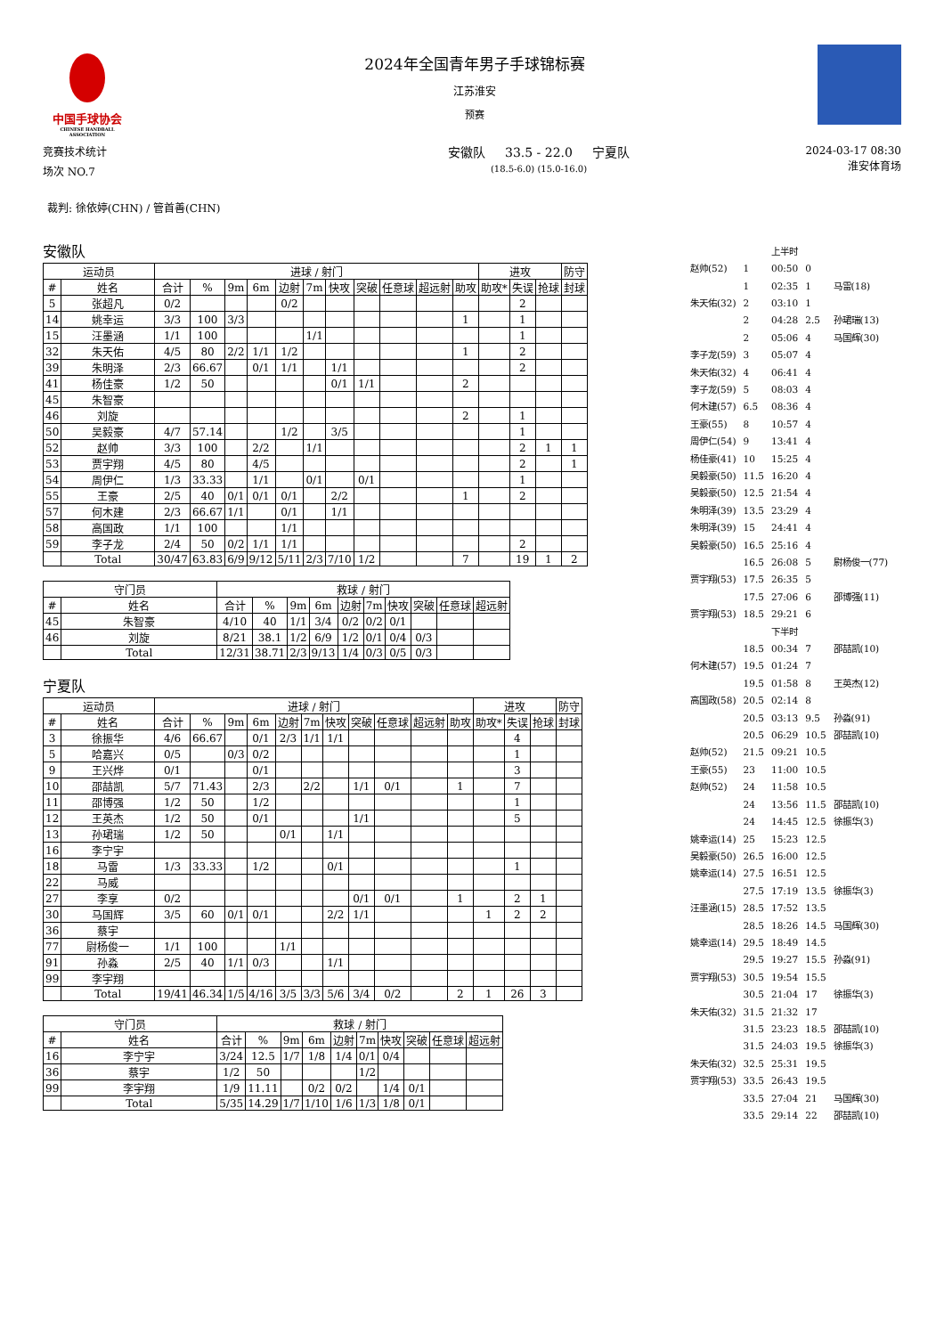中国手球协会
CHINESE HANDBALL ASSOCIATION
2024年全国青年男子手球锦标赛
江苏淮安
预赛
竞赛技术统计
场次 NO.7
安徽队 33.5 - 22.0 宁夏队
(18.5-6.0) (15.0-16.0)
2024-03-17 08:30
淮安体育场
裁判: 徐依婷(CHN) / 管首善(CHN)
安徽队
| 运动员 | | 进球 / 射门 | | | | | | | | | | | 进攻 | | | 防守 |
| --- | --- | --- | --- | --- | --- | --- | --- | --- | --- | --- | --- | --- | --- | --- | --- | --- |
| # | 姓名 | 合计 | % | 9m | 6m | 边射 | 7m | 快攻 | 突破 | 任意球 | 超远射 | 助攻 | 助攻* | 失误 | 抢球 | 封球 |
| 5 | 张超凡 | 0/2 | | | | 0/2 | | | | | | | | 2 | | |
| 14 | 姚幸运 | 3/3 | 100 | 3/3 | | | | | | | | 1 | | 1 | | |
| 15 | 汪墨涵 | 1/1 | 100 | | | | 1/1 | | | | | | | 1 | | |
| 32 | 朱天佑 | 4/5 | 80 | 2/2 | 1/1 | 1/2 | | | | | | 1 | | 2 | | |
| 39 | 朱明泽 | 2/3 | 66.67 | | 0/1 | 1/1 | | 1/1 | | | | | | 2 | | |
| 41 | 杨佳豪 | 1/2 | 50 | | | | | 0/1 | 1/1 | | | 2 | | | | |
| 45 | 朱智豪 | | | | | | | | | | | | | | | |
| 46 | 刘旋 | | | | | | | | | | | 2 | | 1 | | |
| 50 | 吴毅豪 | 4/7 | 57.14 | | | 1/2 | | 3/5 | | | | | | 1 | | |
| 52 | 赵帅 | 3/3 | 100 | | 2/2 | | 1/1 | | | | | | | 2 | 1 | 1 |
| 53 | 贾宇翔 | 4/5 | 80 | | 4/5 | | | | | | | | | 2 | | 1 |
| 54 | 周伊仁 | 1/3 | 33.33 | | 1/1 | | 0/1 | | 0/1 | | | | | 1 | | |
| 55 | 王豪 | 2/5 | 40 | 0/1 | 0/1 | 0/1 | | 2/2 | | | | 1 | | 2 | | |
| 57 | 何木建 | 2/3 | 66.67 | 1/1 | | 0/1 | | 1/1 | | | | | | | | |
| 58 | 高国政 | 1/1 | 100 | | | 1/1 | | | | | | | | | | |
| 59 | 李子龙 | 2/4 | 50 | 0/2 | 1/1 | 1/1 | | | | | | | | 2 | | |
| | Total | 30/47 | 63.83 | 6/9 | 9/12 | 5/11 | 2/3 | 7/10 | 1/2 | | | 7 | | 19 | 1 | 2 |
| 守门员 | | 救球 / 射门 | | | | | | | | | |
| --- | --- | --- | --- | --- | --- | --- | --- | --- | --- | --- | --- |
| # | 姓名 | 合计 | % | 9m | 6m | 边射 | 7m | 快攻 | 突破 | 任意球 | 超远射 |
| 45 | 朱智豪 | 4/10 | 40 | 1/1 | 3/4 | 0/2 | 0/2 | 0/1 | | | |
| 46 | 刘旋 | 8/21 | 38.1 | 1/2 | 6/9 | 1/2 | 0/1 | 0/4 | 0/3 | | |
| | Total | 12/31 | 38.71 | 2/3 | 9/13 | 1/4 | 0/3 | 0/5 | 0/3 | | |
宁夏队
| 运动员 | | 进球 / 射门 | | | | | | | | | | | 进攻 | | | 防守 |
| --- | --- | --- | --- | --- | --- | --- | --- | --- | --- | --- | --- | --- | --- | --- | --- | --- |
| # | 姓名 | 合计 | % | 9m | 6m | 边射 | 7m | 快攻 | 突破 | 任意球 | 超远射 | 助攻 | 助攻* | 失误 | 抢球 | 封球 |
| 3 | 徐振华 | 4/6 | 66.67 | | 0/1 | 2/3 | 1/1 | 1/1 | | | | | | 4 | | |
| 5 | 哈嘉兴 | 0/5 | | 0/3 | 0/2 | | | | | | | | | 1 | | |
| 9 | 王兴烨 | 0/1 | | | 0/1 | | | | | | | | | 3 | | |
| 10 | 邵喆凯 | 5/7 | 71.43 | | 2/3 | | 2/2 | | 1/1 | 0/1 | | 1 | | 7 | | |
| 11 | 邵博强 | 1/2 | 50 | | 1/2 | | | | | | | | | 1 | | |
| 12 | 王英杰 | 1/2 | 50 | | 0/1 | | | | 1/1 | | | | | 5 | | |
| 13 | 孙珺瑞 | 1/2 | 50 | | | 0/1 | | 1/1 | | | | | | | | |
| 16 | 李宁宇 | | | | | | | | | | | | | | | |
| 18 | 马雷 | 1/3 | 33.33 | | 1/2 | | | 0/1 | | | | | | 1 | | |
| 22 | 马威 | | | | | | | | | | | | | | | |
| 27 | 李享 | 0/2 | | | | | | | 0/1 | 0/1 | | 1 | | 2 | 1 | |
| 30 | 马国辉 | 3/5 | 60 | 0/1 | 0/1 | | | 2/2 | 1/1 | | | | 1 | 2 | 2 | |
| 36 | 蔡宇 | | | | | | | | | | | | | | | |
| 77 | 尉杨俊一 | 1/1 | 100 | | | 1/1 | | | | | | | | | | |
| 91 | 孙淼 | 2/5 | 40 | 1/1 | 0/3 | | | 1/1 | | | | | | | | |
| 99 | 李宇翔 | | | | | | | | | | | | | | | |
| | Total | 19/41 | 46.34 | 1/5 | 4/16 | 3/5 | 3/3 | 5/6 | 3/4 | 0/2 | | 2 | 1 | 26 | 3 | |
| 守门员 | | 救球 / 射门 | | | | | | | | | |
| --- | --- | --- | --- | --- | --- | --- | --- | --- | --- | --- | --- |
| # | 姓名 | 合计 | % | 9m | 6m | 边射 | 7m | 快攻 | 突破 | 任意球 | 超远射 |
| 16 | 李宁宇 | 3/24 | 12.5 | 1/7 | 1/8 | 1/4 | 0/1 | 0/4 | | | |
| 36 | 蔡宇 | 1/2 | 50 | | | | 1/2 | | | | |
| 99 | 李宇翔 | 1/9 | 11.11 | | 0/2 | 0/2 | | 1/4 | 0/1 | | |
| | Total | 5/35 | 14.29 | 1/7 | 1/10 | 1/6 | 1/3 | 1/8 | 0/1 | | |
| | | 上半时 | | |
| 赵帅(52) | 1 | 00:50 | 0 | |
| | 1 | 02:35 | 1 | 马雷(18) |
| 朱天佑(32) | 2 | 03:10 | 1 | |
| | 2 | 04:28 | 2.5 | 孙珺瑞(13) |
| | 2 | 05:06 | 4 | 马国辉(30) |
| 李子龙(59) | 3 | 05:07 | 4 | |
| 朱天佑(32) | 4 | 06:41 | 4 | |
| 李子龙(59) | 5 | 08:03 | 4 | |
| 何木建(57) | 6.5 | 08:36 | 4 | |
| 王豪(55) | 8 | 10:57 | 4 | |
| 周伊仁(54) | 9 | 13:41 | 4 | |
| 杨佳豪(41) | 10 | 15:25 | 4 | |
| 吴毅豪(50) | 11.5 | 16:20 | 4 | |
| 吴毅豪(50) | 12.5 | 21:54 | 4 | |
| 朱明泽(39) | 13.5 | 23:29 | 4 | |
| 朱明泽(39) | 15 | 24:41 | 4 | |
| 吴毅豪(50) | 16.5 | 25:16 | 4 | |
| | 16.5 | 26:08 | 5 | 尉杨俊一(77) |
| 贾宇翔(53) | 17.5 | 26:35 | 5 | |
| | 17.5 | 27:06 | 6 | 邵博强(11) |
| 贾宇翔(53) | 18.5 | 29:21 | 6 | |
| | | 下半时 | | |
| | 18.5 | 00:34 | 7 | 邵喆凯(10) |
| 何木建(57) | 19.5 | 01:24 | 7 | |
| | 19.5 | 01:58 | 8 | 王英杰(12) |
| 高国政(58) | 20.5 | 02:14 | 8 | |
| | 20.5 | 03:13 | 9.5 | 孙淼(91) |
| | 20.5 | 06:29 | 10.5 | 邵喆凯(10) |
| 赵帅(52) | 21.5 | 09:21 | 10.5 | |
| 王豪(55) | 23 | 11:00 | 10.5 | |
| 赵帅(52) | 24 | 11:58 | 10.5 | |
| | 24 | 13:56 | 11.5 | 邵喆凯(10) |
| | 24 | 14:45 | 12.5 | 徐振华(3) |
| 姚幸运(14) | 25 | 15:23 | 12.5 | |
| 吴毅豪(50) | 26.5 | 16:00 | 12.5 | |
| 姚幸运(14) | 27.5 | 16:51 | 12.5 | |
| | 27.5 | 17:19 | 13.5 | 徐振华(3) |
| 汪墨涵(15) | 28.5 | 17:52 | 13.5 | |
| | 28.5 | 18:26 | 14.5 | 马国辉(30) |
| 姚幸运(14) | 29.5 | 18:49 | 14.5 | |
| | 29.5 | 19:27 | 15.5 | 孙淼(91) |
| 贾宇翔(53) | 30.5 | 19:54 | 15.5 | |
| | 30.5 | 21:04 | 17 | 徐振华(3) |
| 朱天佑(32) | 31.5 | 21:32 | 17 | |
| | 31.5 | 23:23 | 18.5 | 邵喆凯(10) |
| | 31.5 | 24:03 | 19.5 | 徐振华(3) |
| 朱天佑(32) | 32.5 | 25:31 | 19.5 | |
| 贾宇翔(53) | 33.5 | 26:43 | 19.5 | |
| | 33.5 | 27:04 | 21 | 马国辉(30) |
| | 33.5 | 29:14 | 22 | 邵喆凯(10) |